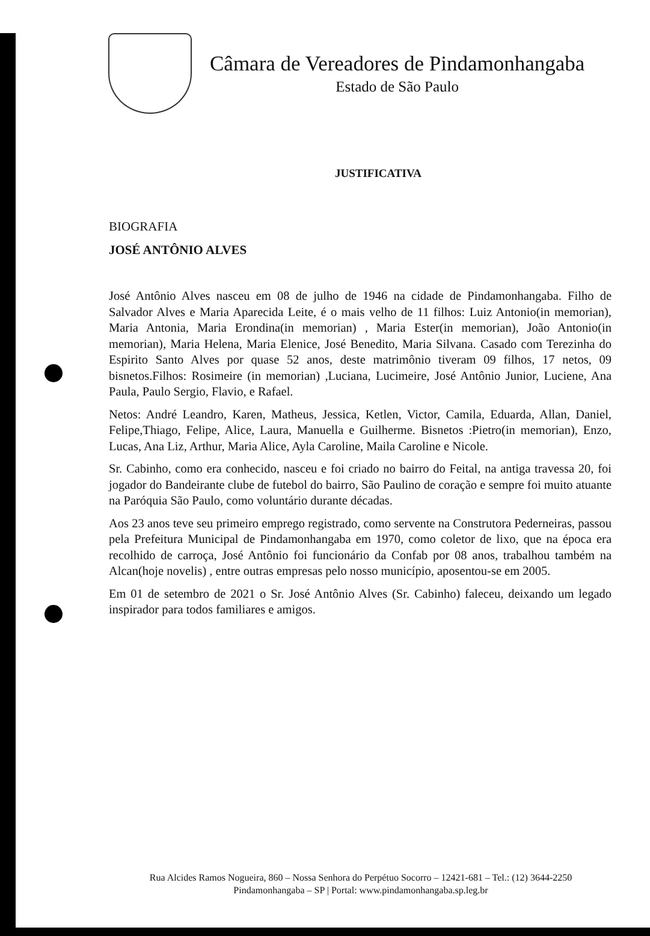Câmara de Vereadores de Pindamonhangaba
Estado de São Paulo
JUSTIFICATIVA
BIOGRAFIA
JOSÉ ANTÔNIO ALVES
José Antônio Alves nasceu em 08 de julho de 1946 na cidade de Pindamonhangaba. Filho de Salvador Alves e Maria Aparecida Leite, é o mais velho de 11 filhos: Luiz Antonio(in memorian), Maria Antonia, Maria Erondina(in memorian) , Maria Ester(in memorian), João Antonio(in memorian), Maria Helena, Maria Elenice, José Benedito, Maria Silvana. Casado com Terezinha do Espirito Santo Alves por quase 52 anos, deste matrimônio tiveram 09 filhos, 17 netos, 09 bisnetos.Filhos: Rosimeire (in memorian) ,Luciana, Lucimeire, José Antônio Junior, Luciene, Ana Paula, Paulo Sergio, Flavio, e Rafael.
Netos: André Leandro, Karen, Matheus, Jessica, Ketlen, Victor, Camila, Eduarda, Allan, Daniel, Felipe,Thiago, Felipe, Alice, Laura, Manuella e Guilherme. Bisnetos :Pietro(in memorian), Enzo, Lucas, Ana Liz, Arthur, Maria Alice, Ayla Caroline, Maila Caroline e Nicole.
Sr. Cabinho, como era conhecido, nasceu e foi criado no bairro do Feital, na antiga travessa 20, foi jogador do Bandeirante clube de futebol do bairro, São Paulino de coração e sempre foi muito atuante na Paróquia São Paulo, como voluntário durante décadas.
Aos 23 anos teve seu primeiro emprego registrado, como servente na Construtora Pederneiras, passou pela Prefeitura Municipal de Pindamonhangaba em 1970, como coletor de lixo, que na época era recolhido de carroça, José Antônio foi funcionário da Confab por 08 anos, trabalhou também na Alcan(hoje novelis) , entre outras empresas pelo nosso município, aposentou-se em 2005.
Em 01 de setembro de 2021 o Sr. José Antônio Alves (Sr. Cabinho) faleceu, deixando um legado inspirador para todos familiares e amigos.
Rua Alcides Ramos Nogueira, 860 – Nossa Senhora do Perpétuo Socorro – 12421-681 – Tel.: (12) 3644-2250
Pindamonhangaba – SP | Portal: www.pindamonhangaba.sp.leg.br